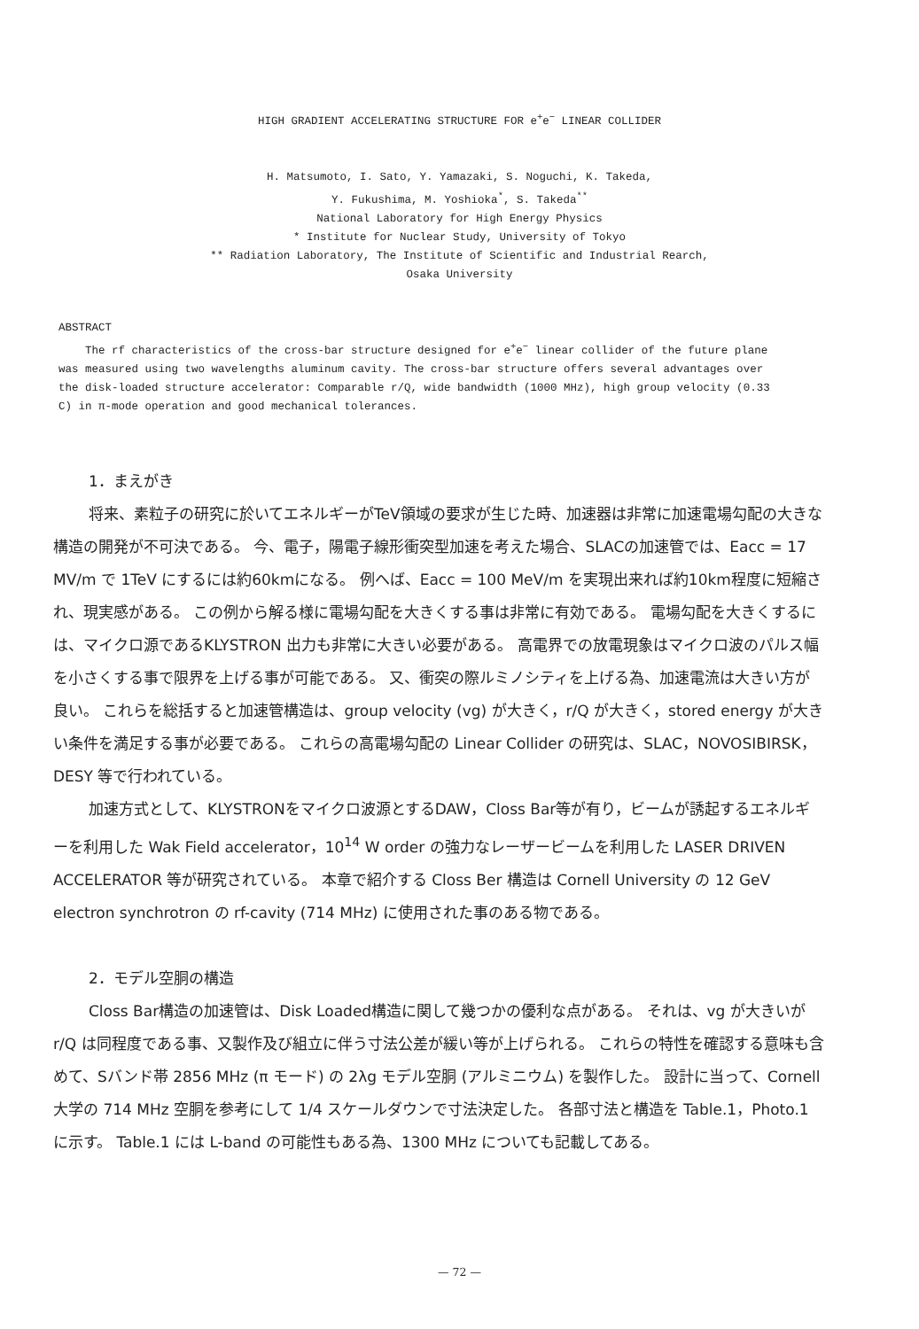HIGH GRADIENT ACCELERATING STRUCTURE FOR e<sup>+</sup>e<sup>−</sup> LINEAR COLLIDER
H. Matsumoto, I. Sato, Y. Yamazaki, S. Noguchi, K. Takeda,
Y. Fukushima, M. Yoshioka<sup>*</sup>, S. Takeda<sup>**</sup>
National Laboratory for High Energy Physics
* Institute for Nuclear Study, University of Tokyo
** Radiation Laboratory, The Institute of Scientific and Industrial Rearch,
Osaka University
ABSTRACT
The rf characteristics of the cross-bar structure designed for e<sup>+</sup>e<sup>−</sup> linear collider of the future plane was measured using two wavelengths aluminum cavity. The cross-bar structure offers several advantages over the disk-loaded structure accelerator: Comparable r/Q, wide bandwidth (1000 MHz), high group velocity (0.33 C) in π-mode operation and good mechanical tolerances.
1．まえがき
将来、素粒子の研究に於いてエネルギーがTeV領域の要求が生じた時、加速器は非常に加速電場勾配の大きな構造の開発が不可決である。 今、電子，陽電子線形衝突型加速を考えた場合、SLACの加速管では、Eacc = 17 MV/m で 1TeV にするには約60kmになる。 例へば、Eacc = 100 MeV/m を実現出来れば約10km程度に短縮され、現実感がある。 この例から解る様に電場勾配を大きくする事は非常に有効である。 電場勾配を大きくするには、マイクロ源であるKLYSTRON 出力も非常に大きい必要がある。 高電界での放電現象はマイクロ波のパルス幅を小さくする事で限界を上げる事が可能である。 又、衝突の際ルミノシティを上げる為、加速電流は大きい方が良い。 これらを総括すると加速管構造は、group velocity (vg) が大きく，r/Q が大きく，stored energy が大きい条件を満足する事が必要である。 これらの高電場勾配の Linear Collider の研究は、SLAC，NOVOSIBIRSK，DESY 等で行われている。
加速方式として、KLYSTRONをマイクロ波源とするDAW，Closs Bar等が有り，ビームが誘起するエネルギーを利用した Wak Field accelerator，10<sup>14</sup> W order の強力なレーザービームを利用した LASER DRIVEN ACCELERATOR 等が研究されている。 本章で紹介する Closs Ber 構造は Cornell University の 12 GeV electron synchrotron の rf-cavity (714 MHz) に使用された事のある物である。
2．モデル空胴の構造
Closs Bar構造の加速管は、Disk Loaded構造に関して幾つかの優利な点がある。 それは、vg が大きいが r/Q は同程度である事、又製作及び組立に伴う寸法公差が緩い等が上げられる。 これらの特性を確認する意味も含めて、Sバンド帯 2856 MHz (π モード) の 2λg モデル空胴 (アルミニウム) を製作した。 設計に当って、Cornell 大学の 714 MHz 空胴を参考にして 1/4 スケールダウンで寸法決定した。 各部寸法と構造を Table.1，Photo.1 に示す。 Table.1 には L-band の可能性もある為、1300 MHz についても記載してある。
— 72 —